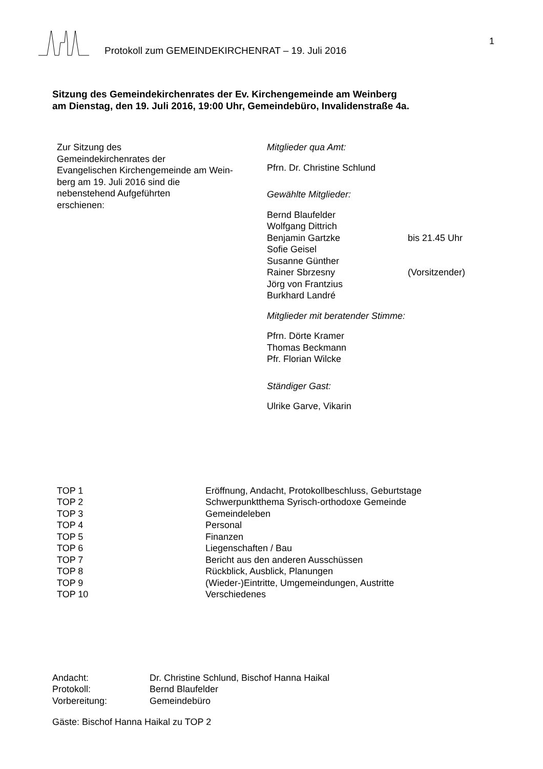Protokoll zum GEMEINDEKIRCHENRAT – 19. Juli 2016
1
Sitzung des Gemeindekirchenrates der Ev. Kirchengemeinde am Weinberg
am Dienstag, den 19. Juli 2016, 19:00 Uhr, Gemeindebüro, Invalidenstraße 4a.
Zur Sitzung des
Gemeindekirchenrates der
Evangelischen Kirchengemeinde am Wein-
berg am 19. Juli 2016 sind die
nebenstehend Aufgeführten
erschienen:
Mitglieder qua Amt:
Pfrn. Dr. Christine Schlund
Gewählte Mitglieder:
| Bernd Blaufelder | |
| Wolfgang Dittrich | |
| Benjamin Gartzke | bis 21.45 Uhr |
| Sofie Geisel | |
| Susanne Günther | |
| Rainer Sbrzesny | (Vorsitzender) |
| Jörg von Frantzius | |
| Burkhard Landré | |
Mitglieder mit beratender Stimme:
Pfrn. Dörte Kramer
Thomas Beckmann
Pfr. Florian Wilcke
Ständiger Gast:
Ulrike Garve, Vikarin
| TOP 1 | Eröffnung, Andacht, Protokollbeschluss, Geburtstage |
| TOP 2 | Schwerpunktthema Syrisch-orthodoxe Gemeinde |
| TOP 3 | Gemeindeleben |
| TOP 4 | Personal |
| TOP 5 | Finanzen |
| TOP 6 | Liegenschaften / Bau |
| TOP 7 | Bericht aus den anderen Ausschüssen |
| TOP 8 | Rückblick, Ausblick, Planungen |
| TOP 9 | (Wieder-)Eintritte, Umgemeindungen, Austritte |
| TOP 10 | Verschiedenes |
| Andacht: | Dr. Christine Schlund, Bischof Hanna Haikal |
| Protokoll: | Bernd Blaufelder |
| Vorbereitung: | Gemeindebüro |
Gäste: Bischof Hanna Haikal zu TOP 2